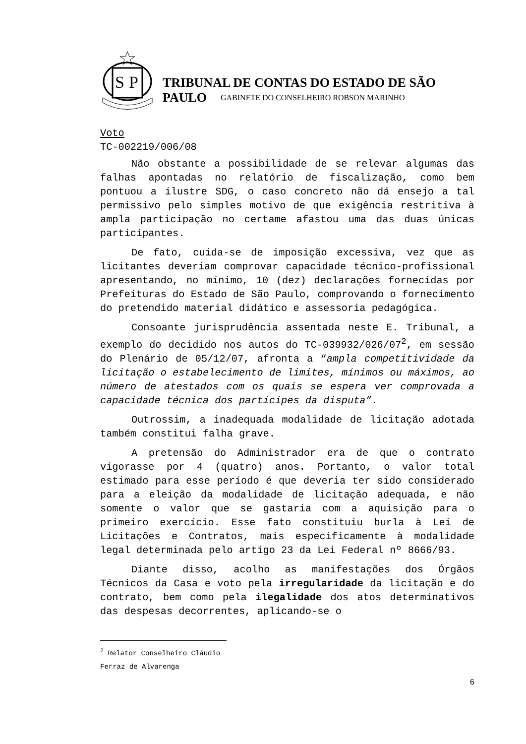S
P
TRIBUNAL DE CONTAS DO ESTADO DE SÃO PAULO
GABINETE DO CONSELHEIRO ROBSON MARINHO
Voto
TC-002219/006/08
Não obstante a possibilidade de se relevar algumas das falhas apontadas no relatório de fiscalização, como bem pontuou a ilustre SDG, o caso concreto não dá ensejo a tal permissivo pelo simples motivo de que exigência restritiva à ampla participação no certame afastou uma das duas únicas participantes.
De fato, cuida-se de imposição excessiva, vez que as licitantes deveriam comprovar capacidade técnico-profissional apresentando, no mínimo, 10 (dez) declarações fornecidas por Prefeituras do Estado de São Paulo, comprovando o fornecimento do pretendido material didático e assessoria pedagógica.
Consoante jurisprudência assentada neste E. Tribunal, a exemplo do decidido nos autos do TC-039932/026/07<sup>2</sup>, em sessão do Plenário de 05/12/07, afronta a “ampla competitividade da licitação o estabelecimento de limites, mínimos ou máximos, ao número de atestados com os quais se espera ver comprovada a capacidade técnica dos partícipes da disputa”.
Outrossim, a inadequada modalidade de licitação adotada também constitui falha grave.
A pretensão do Administrador era de que o contrato vigorasse por 4 (quatro) anos. Portanto, o valor total estimado para esse período é que deveria ter sido considerado para a eleição da modalidade de licitação adequada, e não somente o valor que se gastaria com a aquisição para o primeiro exercício. Esse fato constituiu burla à Lei de Licitações e Contratos, mais especificamente à modalidade legal determinada pelo artigo 23 da Lei Federal nº 8666/93.
Diante disso, acolho as manifestações dos Órgãos Técnicos da Casa e voto pela irregularidade da licitação e do contrato, bem como pela ilegalidade dos atos determinativos das despesas decorrentes, aplicando-se o
<sup>2</sup> Relator Conselheiro Cláudio Ferraz de Alvarenga
6